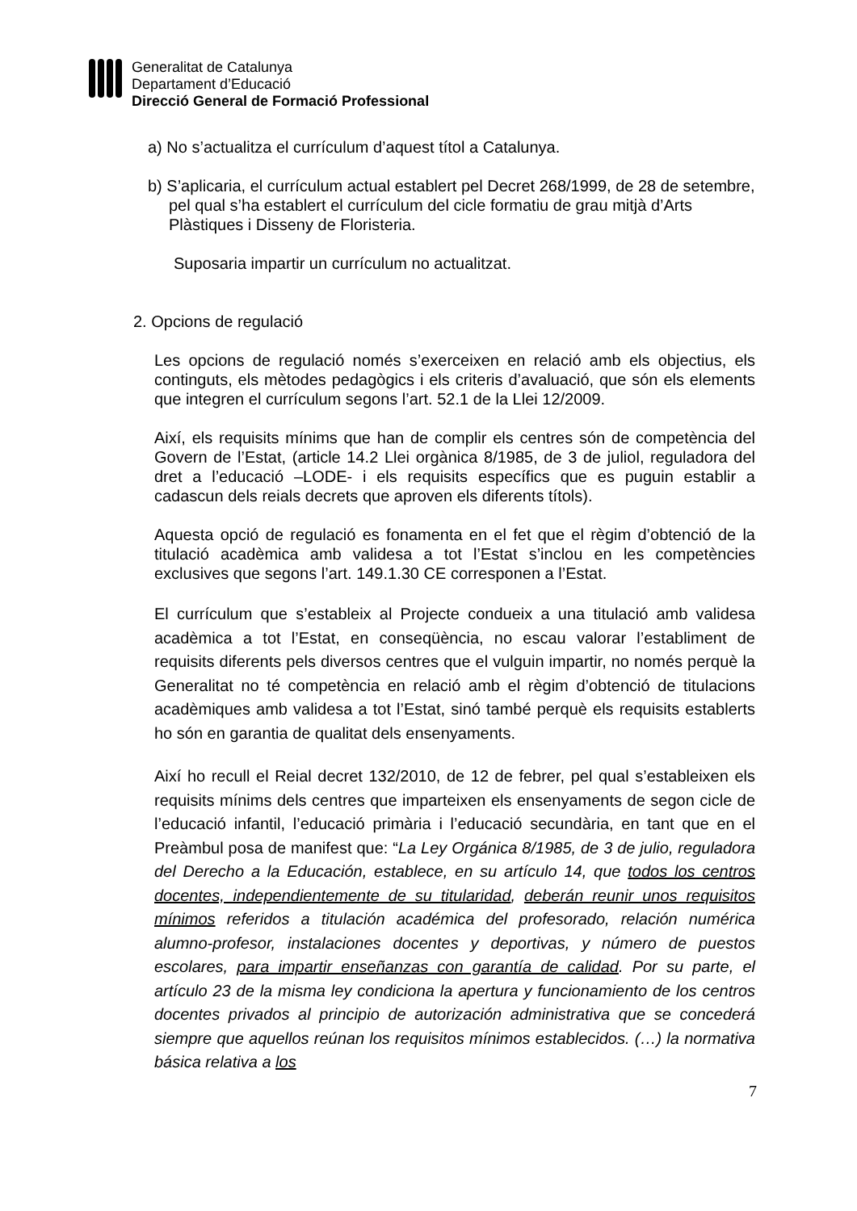Generalitat de Catalunya
Departament d’Educació
Direcció General de Formació Professional
a) No s’actualitza el currículum d’aquest títol a Catalunya.
b) S’aplicaria, el currículum actual establert pel Decret 268/1999, de 28 de setembre, pel qual s’ha establert el currículum del cicle formatiu de grau mitjà d’Arts Plàstiques i Disseny de Floristeria.
Suposaria impartir un currículum no actualitzat.
2. Opcions de regulació
Les opcions de regulació només s’exerceixen en relació amb els objectius, els continguts, els mètodes pedagògics i els criteris d’avaluació, que són els elements que integren el currículum segons l’art. 52.1 de la Llei 12/2009.
Així, els requisits mínims que han de complir els centres són de competència del Govern de l’Estat, (article 14.2 Llei orgànica 8/1985, de 3 de juliol, reguladora del dret a l’educació –LODE- i els requisits específics que es puguin establir a cadascun dels reials decrets que aproven els diferents títols).
Aquesta opció de regulació es fonamenta en el fet que el règim d’obtenció de la titulació acadèmica amb validesa a tot l’Estat s’inclou en les competències exclusives que segons l’art. 149.1.30 CE corresponen a l’Estat.
El currículum que s’estableix al Projecte condueix a una titulació amb validesa acadèmica a tot l’Estat, en conseqüència, no escau valorar l’establiment de requisits diferents pels diversos centres que el vulguin impartir, no només perquè la Generalitat no té competència en relació amb el règim d’obtenció de titulacions acadèmiques amb validesa a tot l’Estat, sinó també perquè els requisits establerts ho són en garantia de qualitat dels ensenyaments.
Així ho recull el Reial decret 132/2010, de 12 de febrer, pel qual s’estableixen els requisits mínims dels centres que imparteixen els ensenyaments de segon cicle de l’educació infantil, l’educació primària i l’educació secundària, en tant que en el Preàmbul posa de manifest que: “La Ley Orgánica 8/1985, de 3 de julio, reguladora del Derecho a la Educación, establece, en su artículo 14, que todos los centros docentes, independientemente de su titularidad, deberán reunir unos requisitos mínimos referidos a titulación académica del profesorado, relación numérica alumno-profesor, instalaciones docentes y deportivas, y número de puestos escolares, para impartir enseñanzas con garantía de calidad. Por su parte, el artículo 23 de la misma ley condiciona la apertura y funcionamiento de los centros docentes privados al principio de autorización administrativa que se concederá siempre que aquellos reúnan los requisitos mínimos establecidos. (…) la normativa básica relativa a los
7